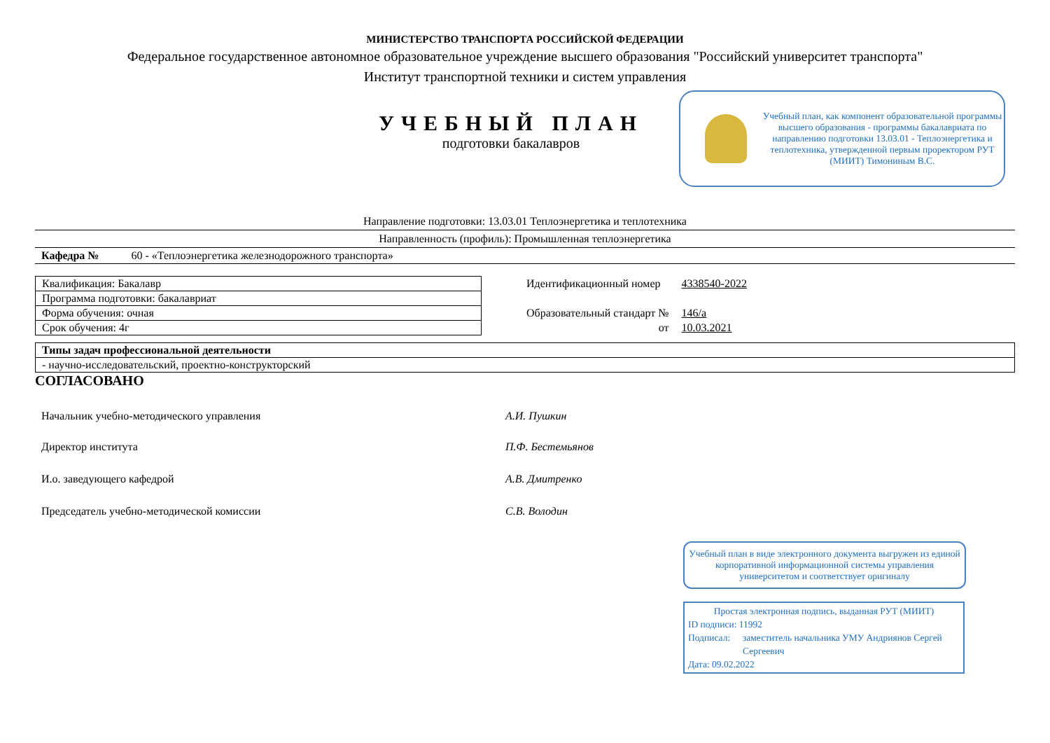МИНИСТЕРСТВО ТРАНСПОРТА РОССИЙСКОЙ ФЕДЕРАЦИИ
Федеральное государственное автономное образовательное учреждение высшего образования "Российский университет транспорта"
Институт транспортной техники и систем управления
УЧЕБНЫЙ ПЛАН
подготовки бакалавров
Учебный план, как компонент образовательной программы высшего образования - программы бакалавриата по направлению подготовки 13.03.01 - Теплоэнергетика и теплотехника, утвержденной первым проректором РУТ (МИИТ) Тимониным В.С.
Направление подготовки: 13.03.01 Теплоэнергетика и теплотехника
Направленность (профиль): Промышленная теплоэнергетика
Кафедра № 60 - «Теплоэнергетика железнодорожного транспорта»
| Квалификация: Бакалавр |
| Программа подготовки: бакалавриат |
| Форма обучения: очная |
| Срок обучения: 4г |
| Идентификационный номер | 4338540-2022 |
| Образовательный стандарт № | 146/а |
| от | 10.03.2021 |
| Типы задач профессиональной деятельности |
| - научно-исследовательский, проектно-конструкторский |
СОГЛАСОВАНО
| Начальник учебно-методического управления | А.И. Пушкин |
| Директор института | П.Ф. Бестемьянов |
| И.о. заведующего кафедрой | А.В. Дмитренко |
| Председатель учебно-методической комиссии | С.В. Володин |
Учебный план в виде электронного документа выгружен из единой корпоративной информационной системы управления университетом и соответствует оригиналу
Простая электронная подпись, выданная РУТ (МИИТ)
ID подписи: 11992
Подписал: заместитель начальника УМУ Андриянов Сергей Сергеевич
Дата: 09.02.2022